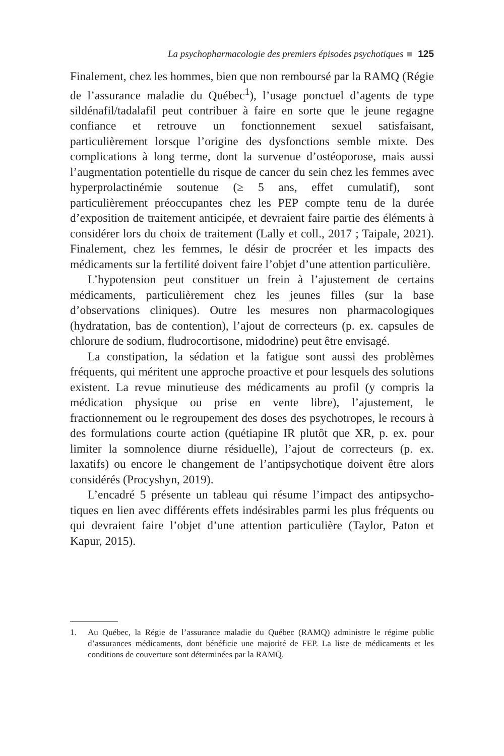La psychopharmacologie des premiers épisodes psychotiques 125
Finalement, chez les hommes, bien que non remboursé par la RAMQ (Régie de l’assurance maladie du Québec<sup>1</sup>), l’usage ponctuel d’agents de type sildénafil/tadalafil peut contribuer à faire en sorte que le jeune regagne confiance et retrouve un fonctionnement sexuel satisfaisant, particulièrement lorsque l’origine des dysfonctions semble mixte. Des complications à long terme, dont la survenue d’ostéoporose, mais aussi l’augmentation potentielle du risque de cancer du sein chez les femmes avec hyperprolactinémie soutenue (≥ 5 ans, effet cumulatif), sont particulièrement préoccupantes chez les PEP compte tenu de la durée d’exposition de traitement anticipée, et devraient faire partie des éléments à considérer lors du choix de traitement (Lally et coll., 2017 ; Taipale, 2021). Finalement, chez les femmes, le désir de procréer et les impacts des médicaments sur la fertilité doivent faire l’objet d’une attention particulière.
L’hypotension peut constituer un frein à l’ajustement de certains médicaments, particulièrement chez les jeunes filles (sur la base d’observations cliniques). Outre les mesures non pharmacologiques (hydratation, bas de contention), l’ajout de correcteurs (p. ex. capsules de chlorure de sodium, fludrocortisone, midodrine) peut être envisagé.
La constipation, la sédation et la fatigue sont aussi des problèmes fréquents, qui méritent une approche proactive et pour lesquels des solutions existent. La revue minutieuse des médicaments au profil (y compris la médication physique ou prise en vente libre), l’ajustement, le fractionnement ou le regroupement des doses des psychotropes, le recours à des formulations courte action (quétiapine IR plutôt que XR, p. ex. pour limiter la somnolence diurne résiduelle), l’ajout de correc­teurs (p. ex. laxatifs) ou encore le changement de l’antipsychotique doivent être alors considérés (Procyshyn, 2019).
L’encadré 5 présente un tableau qui résume l’impact des antipsycho­tiques en lien avec différents effets indésirables parmi les plus fréquents ou qui devraient faire l’objet d’une attention particulière (Taylor, Paton et Kapur, 2015).
1. Au Québec, la Régie de l’assurance maladie du Québec (RAMQ) administre le régime public d’assurances médicaments, dont bénéficie une majorité de FEP. La liste de médicaments et les conditions de couverture sont déterminées par la RAMQ.